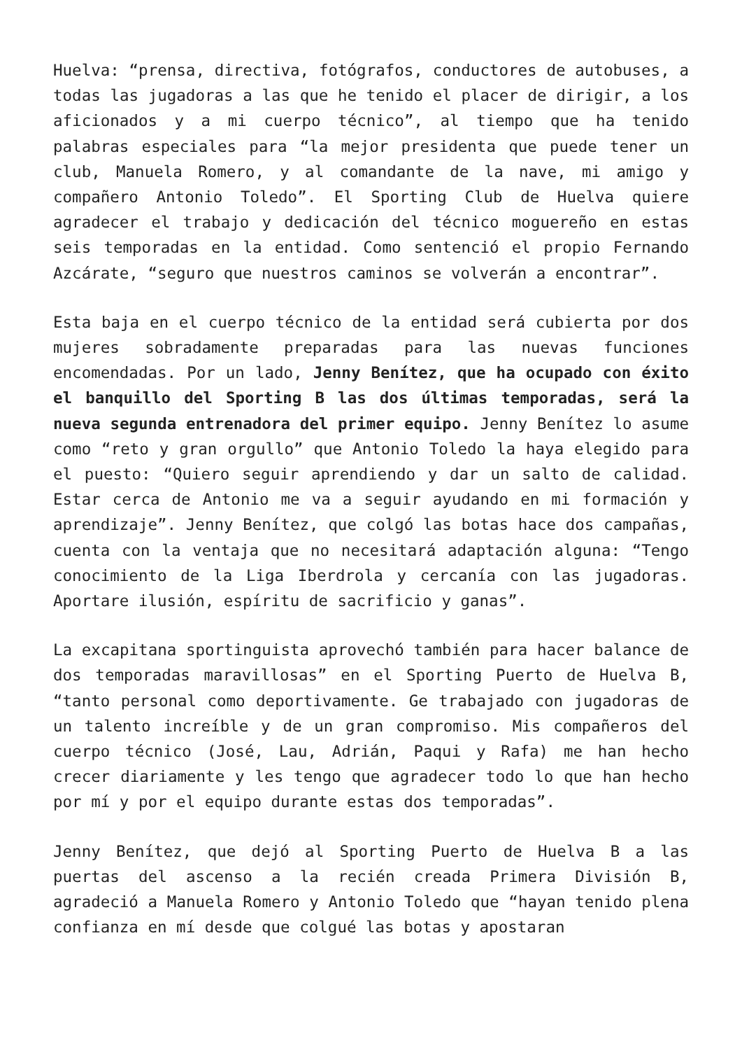Huelva: “prensa, directiva, fotógrafos, conductores de autobuses, a todas las jugadoras a las que he tenido el placer de dirigir, a los aficionados y a mi cuerpo técnico”, al tiempo que ha tenido palabras especiales para “la mejor presidenta que puede tener un club, Manuela Romero, y al comandante de la nave, mi amigo y compañero Antonio Toledo”. El Sporting Club de Huelva quiere agradecer el trabajo y dedicación del técnico moguereño en estas seis temporadas en la entidad. Como sentenció el propio Fernando Azcárate, “seguro que nuestros caminos se volverán a encontrar”.
Esta baja en el cuerpo técnico de la entidad será cubierta por dos mujeres sobradamente preparadas para las nuevas funciones encomendadas. Por un lado, Jenny Benítez, que ha ocupado con éxito el banquillo del Sporting B las dos últimas temporadas, será la nueva segunda entrenadora del primer equipo. Jenny Benítez lo asume como “reto y gran orgullo” que Antonio Toledo la haya elegido para el puesto: “Quiero seguir aprendiendo y dar un salto de calidad. Estar cerca de Antonio me va a seguir ayudando en mi formación y aprendizaje”. Jenny Benítez, que colgó las botas hace dos campañas, cuenta con la ventaja que no necesitará adaptación alguna: “Tengo conocimiento de la Liga Iberdrola y cercanía con las jugadoras. Aportare ilusión, espíritu de sacrificio y ganas”.
La excapitana sportinguista aprovechó también para hacer balance de dos temporadas maravillosas” en el Sporting Puerto de Huelva B, “tanto personal como deportivamente. Ge trabajado con jugadoras de un talento increíble y de un gran compromiso. Mis compañeros del cuerpo técnico (José, Lau, Adrián, Paqui y Rafa) me han hecho crecer diariamente y les tengo que agradecer todo lo que han hecho por mí y por el equipo durante estas dos temporadas”.
Jenny Benítez, que dejó al Sporting Puerto de Huelva B a las puertas del ascenso a la recién creada Primera División B, agradeció a Manuela Romero y Antonio Toledo que “hayan tenido plena confianza en mí desde que colgué las botas y apostaran